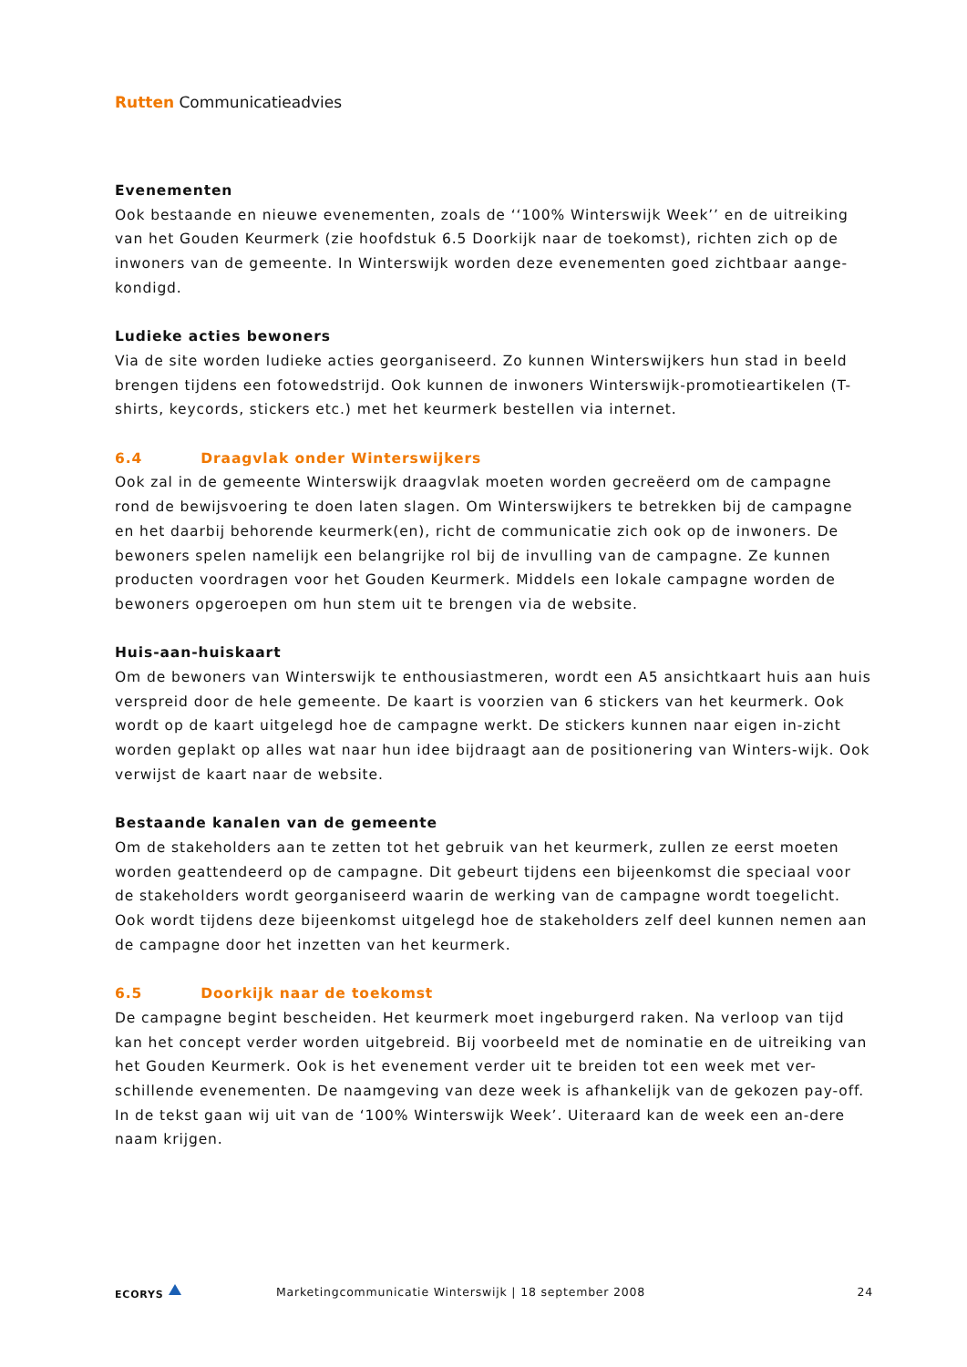Rutten Communicatieadvies
Evenementen
Ook bestaande en nieuwe evenementen, zoals de ‘‘100% Winterswijk Week’’ en de uitreiking van het Gouden Keurmerk (zie hoofdstuk 6.5 Doorkijk naar de toekomst), richten zich op de inwoners van de gemeente. In Winterswijk worden deze evenementen goed zichtbaar aange-kondigd.
Ludieke acties bewoners
Via de site worden ludieke acties georganiseerd. Zo kunnen Winterswijkers hun stad in beeld brengen tijdens een fotowedstrijd. Ook kunnen de inwoners Winterswijk-promotieartikelen (T-shirts, keycords, stickers etc.) met het keurmerk bestellen via internet.
6.4 Draagvlak onder Winterswijkers
Ook zal in de gemeente Winterswijk draagvlak moeten worden gecreëerd om de campagne rond de bewijsvoering te doen laten slagen. Om Winterswijkers te betrekken bij de campagne en het daarbij behorende keurmerk(en), richt de communicatie zich ook op de inwoners. De bewoners spelen namelijk een belangrijke rol bij de invulling van de campagne. Ze kunnen producten voordragen voor het Gouden Keurmerk. Middels een lokale campagne worden de bewoners opgeroepen om hun stem uit te brengen via de website.
Huis-aan-huiskaart
Om de bewoners van Winterswijk te enthousiastmeren, wordt een A5 ansichtkaart huis aan huis verspreid door de hele gemeente. De kaart is voorzien van 6 stickers van het keurmerk. Ook wordt op de kaart uitgelegd hoe de campagne werkt. De stickers kunnen naar eigen in-zicht worden geplakt op alles wat naar hun idee bijdraagt aan de positionering van Winters-wijk. Ook verwijst de kaart naar de website.
Bestaande kanalen van de gemeente
Om de stakeholders aan te zetten tot het gebruik van het keurmerk, zullen ze eerst moeten worden geattendeerd op de campagne. Dit gebeurt tijdens een bijeenkomst die speciaal voor de stakeholders wordt georganiseerd waarin de werking van de campagne wordt toegelicht. Ook wordt tijdens deze bijeenkomst uitgelegd hoe de stakeholders zelf deel kunnen nemen aan de campagne door het inzetten van het keurmerk.
6.5 Doorkijk naar de toekomst
De campagne begint bescheiden. Het keurmerk moet ingeburgerd raken. Na verloop van tijd kan het concept verder worden uitgebreid. Bij voorbeeld met de nominatie en de uitreiking van het Gouden Keurmerk. Ook is het evenement verder uit te breiden tot een week met ver-schillende evenementen. De naamgeving van deze week is afhankelijk van de gekozen pay-off. In de tekst gaan wij uit van de ‘100% Winterswijk Week’. Uiteraard kan de week een an-dere naam krijgen.
ECORYS
Marketingcommunicatie Winterswijk | 18 september 2008
24